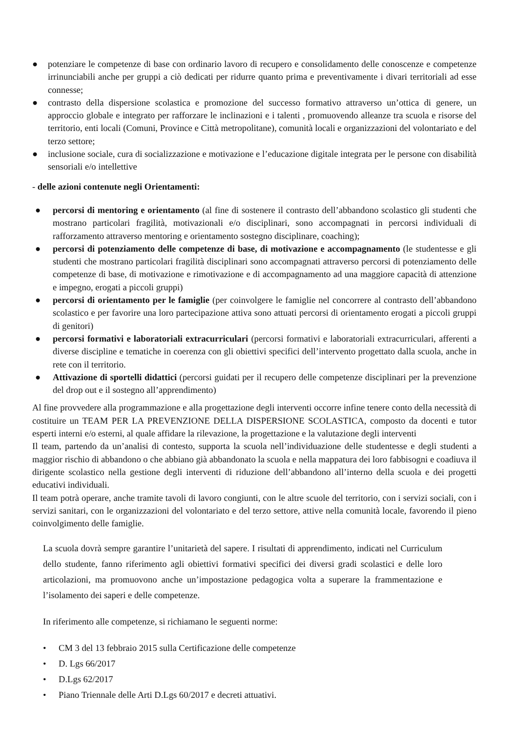● potenziare le competenze di base con ordinario lavoro di recupero e consolidamento delle conoscenze e competenze irrinunciabili anche per gruppi a ciò dedicati per ridurre quanto prima e preventivamente i divari territoriali ad esse connesse;
● contrasto della dispersione scolastica e promozione del successo formativo attraverso un’ottica di genere, un approccio globale e integrato per rafforzare le inclinazioni e i talenti , promuovendo alleanze tra scuola e risorse del territorio, enti locali (Comuni, Province e Città metropolitane), comunità locali e organizzazioni del volontariato e del terzo settore;
● inclusione sociale, cura di socializzazione e motivazione e l’educazione digitale integrata per le persone con disabilità sensoriali e/o intellettive
- delle azioni contenute negli Orientamenti:
● percorsi di mentoring e orientamento (al fine di sostenere il contrasto dell’abbandono scolastico gli studenti che mostrano particolari fragilità, motivazionali e/o disciplinari, sono accompagnati in percorsi individuali di rafforzamento attraverso mentoring e orientamento sostegno disciplinare, coaching);
● percorsi di potenziamento delle competenze di base, di motivazione e accompagnamento (le studentesse e gli studenti che mostrano particolari fragilità disciplinari sono accompagnati attraverso percorsi di potenziamento delle competenze di base, di motivazione e rimotivazione e di accompagnamento ad una maggiore capacità di attenzione e impegno, erogati a piccoli gruppi)
● percorsi di orientamento per le famiglie (per coinvolgere le famiglie nel concorrere al contrasto dell’abbandono scolastico e per favorire una loro partecipazione attiva sono attuati percorsi di orientamento erogati a piccoli gruppi di genitori)
● percorsi formativi e laboratoriali extracurriculari (percorsi formativi e laboratoriali extracurriculari, afferenti a diverse discipline e tematiche in coerenza con gli obiettivi specifici dell’intervento progettato dalla scuola, anche in rete con il territorio.
● Attivazione di sportelli didattici (percorsi guidati per il recupero delle competenze disciplinari per la prevenzione del drop out e il sostegno all’apprendimento)
Al fine provvedere alla programmazione e alla progettazione degli interventi occorre infine tenere conto della necessità di costituire un TEAM PER LA PREVENZIONE DELLA DISPERSIONE SCOLASTICA, composto da docenti e tutor esperti interni e/o esterni, al quale affidare la rilevazione, la progettazione e la valutazione degli interventi
Il team, partendo da un’analisi di contesto, supporta la scuola nell’individuazione delle studentesse e degli studenti a maggior rischio di abbandono o che abbiano già abbandonato la scuola e nella mappatura dei loro fabbisogni e coadiuva il dirigente scolastico nella gestione degli interventi di riduzione dell’abbandono all’interno della scuola e dei progetti educativi individuali.
Il team potrà operare, anche tramite tavoli di lavoro congiunti, con le altre scuole del territorio, con i servizi sociali, con i servizi sanitari, con le organizzazioni del volontariato e del terzo settore, attive nella comunità locale, favorendo il pieno coinvolgimento delle famiglie.
La scuola dovrà sempre garantire l’unitarietà del sapere. I risultati di apprendimento, indicati nel Curriculum dello studente, fanno riferimento agli obiettivi formativi specifici dei diversi gradi scolastici e delle loro articolazioni, ma promuovono anche un’impostazione pedagogica volta a superare la frammentazione e l’isolamento dei saperi e delle competenze.
In riferimento alle competenze, si richiamano le seguenti norme:
• CM 3 del 13 febbraio 2015 sulla Certificazione delle competenze
• D. Lgs 66/2017
• D.Lgs 62/2017
• Piano Triennale delle Arti D.Lgs 60/2017 e decreti attuativi.